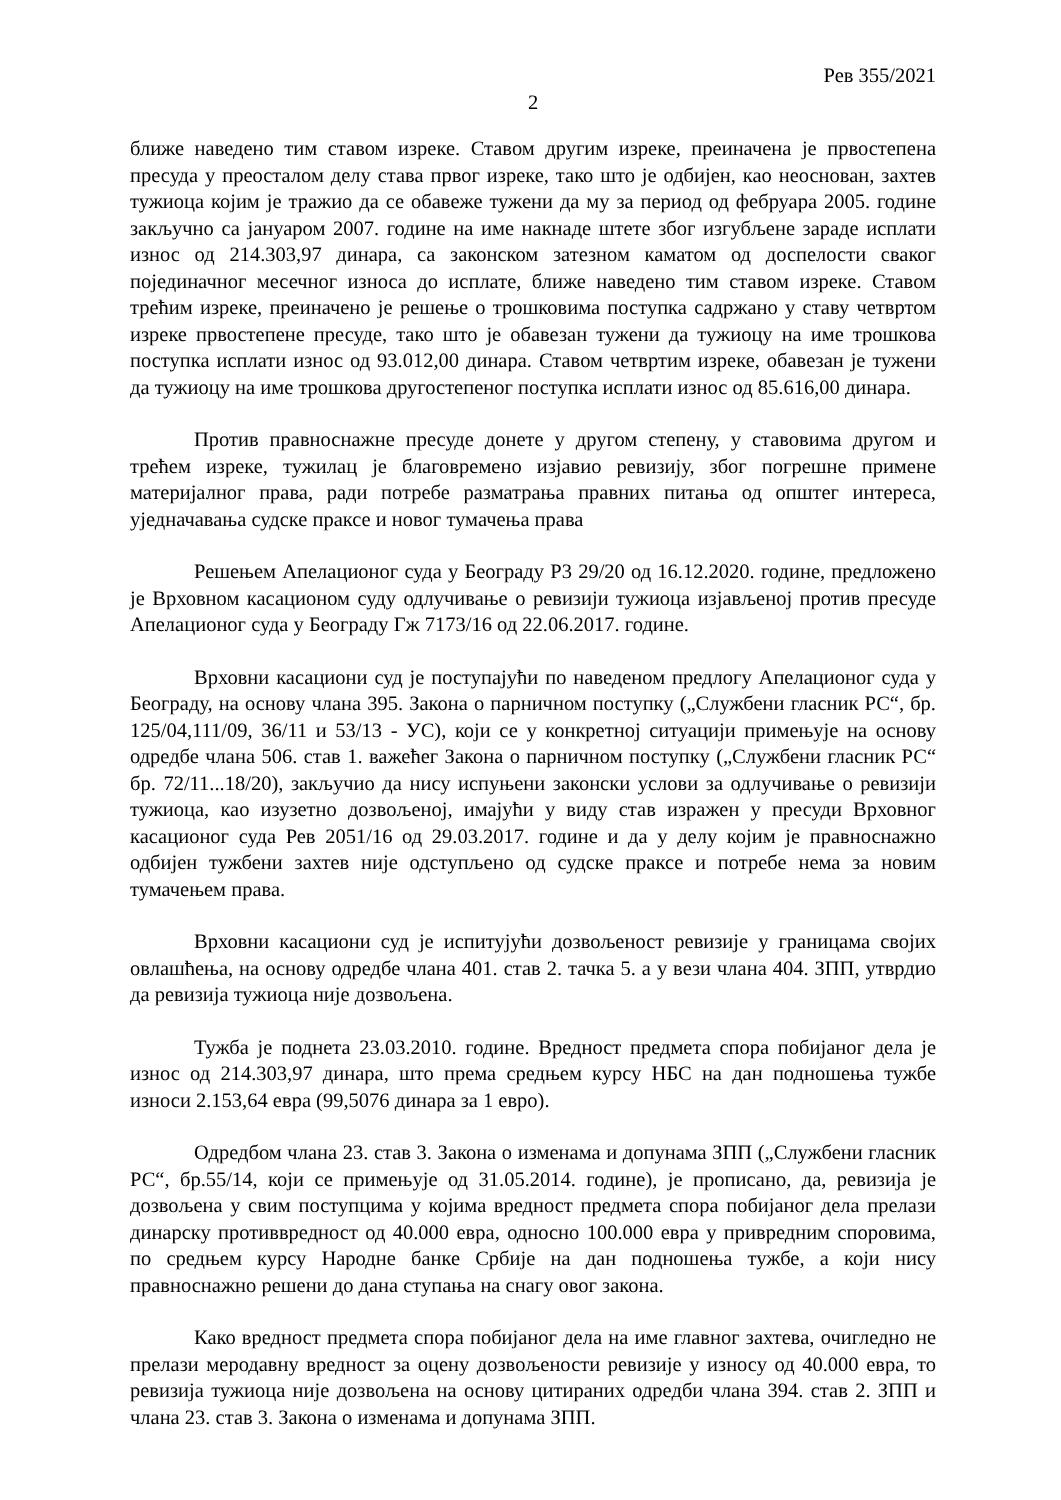Рев 355/2021
2
ближе наведено тим ставом изреке. Ставом другим изреке, преиначена је првостепена пресуда у преосталом делу става првог изреке, тако што је одбијен, као неоснован, захтев тужиоца којим је тражио да се обавеже тужени да му за период од фебруара 2005. године закључно са јануаром 2007. године на име накнаде штете због изгубљене зараде исплати износ од 214.303,97 динара, са законском затезном каматом од доспелости сваког појединачног месечног износа до исплате, ближе наведено тим ставом изреке. Ставом трећим изреке, преиначено је решење о трошковима поступка садржано у ставу четвртом изреке првостепене пресуде, тако што је обавезан тужени да тужиоцу на име трошкова поступка исплати износ од 93.012,00 динара. Ставом четвртим изреке, обавезан је тужени да тужиоцу на име трошкова другостепеног поступка исплати износ од 85.616,00 динара.
Против правноснажне пресуде донете у другом степену, у ставовима другом и трећем изреке, тужилац је благовремено изјавио ревизију, због погрешне примене материјалног права, ради потребе разматрања правних питања од општег интереса, уједначавања судске праксе и новог тумачења права
Решењем Апелационог суда у Београду Р3 29/20 од 16.12.2020. године, предложено је Врховном касационом суду одлучивање о ревизији тужиоца изјављеној против пресуде Апелационог суда у Београду Гж 7173/16 од 22.06.2017. године.
Врховни касациони суд је поступајући по наведеном предлогу Апелационог суда у Београду, на основу члана 395. Закона о парничном поступку („Службени гласник РС“, бр. 125/04,111/09, 36/11 и 53/13 - УС), који се у конкретној ситуацији примењује на основу одредбе члана 506. став 1. важећег Закона о парничном поступку („Службени гласник РС“ бр. 72/11...18/20), закључио да нису испуњени законски услови за одлучивање о ревизији тужиоца, као изузетно дозвољеној, имајући у виду став изражен у пресуди Врховног касационог суда Рев 2051/16 од 29.03.2017. године и да у делу којим је правноснажно одбијен тужбени захтев није одступљено од судске праксе и потребе нема за новим тумачењем права.
Врховни касациони суд је испитујући дозвољеност ревизије у границама својих овлашћења, на основу одредбе члана 401. став 2. тачка 5. а у вези члана 404. ЗПП, утврдио да ревизија тужиоца није дозвољена.
Тужба је поднета 23.03.2010. године. Вредност предмета спора побијаног дела је износ од 214.303,97 динара, што према средњем курсу НБС на дан подношења тужбе износи 2.153,64 евра (99,5076 динара за 1 евро).
Одредбом члана 23. став 3. Закона о изменама и допунама ЗПП („Службени гласник РС“, бр.55/14, који се примењује од 31.05.2014. године), је прописано, да, ревизија је дозвољена у свим поступцима у којима вредност предмета спора побијаног дела прелази динарску противвредност од 40.000 евра, односно 100.000 евра у привредним споровима, по средњем курсу Народне банке Србије на дан подношења тужбе, а који нису правноснажно решени до дана ступања на снагу овог закона.
Како вредност предмета спора побијаног дела на име главног захтева, очигледно не прелази меродавну вредност за оцену дозвољености ревизије у износу од 40.000 евра, то ревизија тужиоца није дозвољена на основу цитираних одредби члана 394. став 2. ЗПП и члана 23. став 3. Закона о изменама и допунама ЗПП.